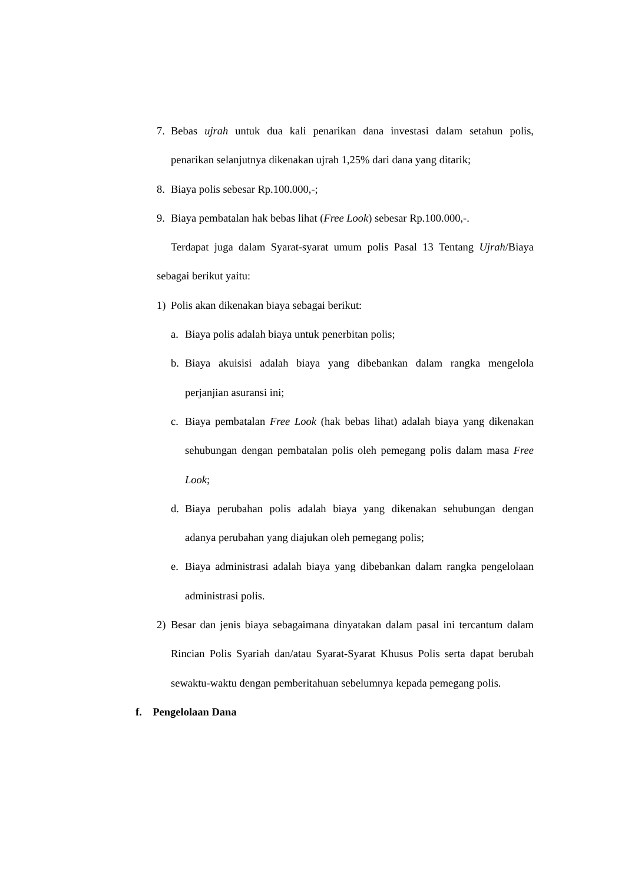7. Bebas ujrah untuk dua kali penarikan dana investasi dalam setahun polis, penarikan selanjutnya dikenakan ujrah 1,25% dari dana yang ditarik;
8. Biaya polis sebesar Rp.100.000,-;
9. Biaya pembatalan hak bebas lihat (Free Look) sebesar Rp.100.000,-.
Terdapat juga dalam Syarat-syarat umum polis Pasal 13 Tentang Ujrah/Biaya sebagai berikut yaitu:
1) Polis akan dikenakan biaya sebagai berikut:
a. Biaya polis adalah biaya untuk penerbitan polis;
b. Biaya akuisisi adalah biaya yang dibebankan dalam rangka mengelola perjanjian asuransi ini;
c. Biaya pembatalan Free Look (hak bebas lihat) adalah biaya yang dikenakan sehubungan dengan pembatalan polis oleh pemegang polis dalam masa Free Look;
d. Biaya perubahan polis adalah biaya yang dikenakan sehubungan dengan adanya perubahan yang diajukan oleh pemegang polis;
e. Biaya administrasi adalah biaya yang dibebankan dalam rangka pengelolaan administrasi polis.
2) Besar dan jenis biaya sebagaimana dinyatakan dalam pasal ini tercantum dalam Rincian Polis Syariah dan/atau Syarat-Syarat Khusus Polis serta dapat berubah sewaktu-waktu dengan pemberitahuan sebelumnya kepada pemegang polis.
f. Pengelolaan Dana